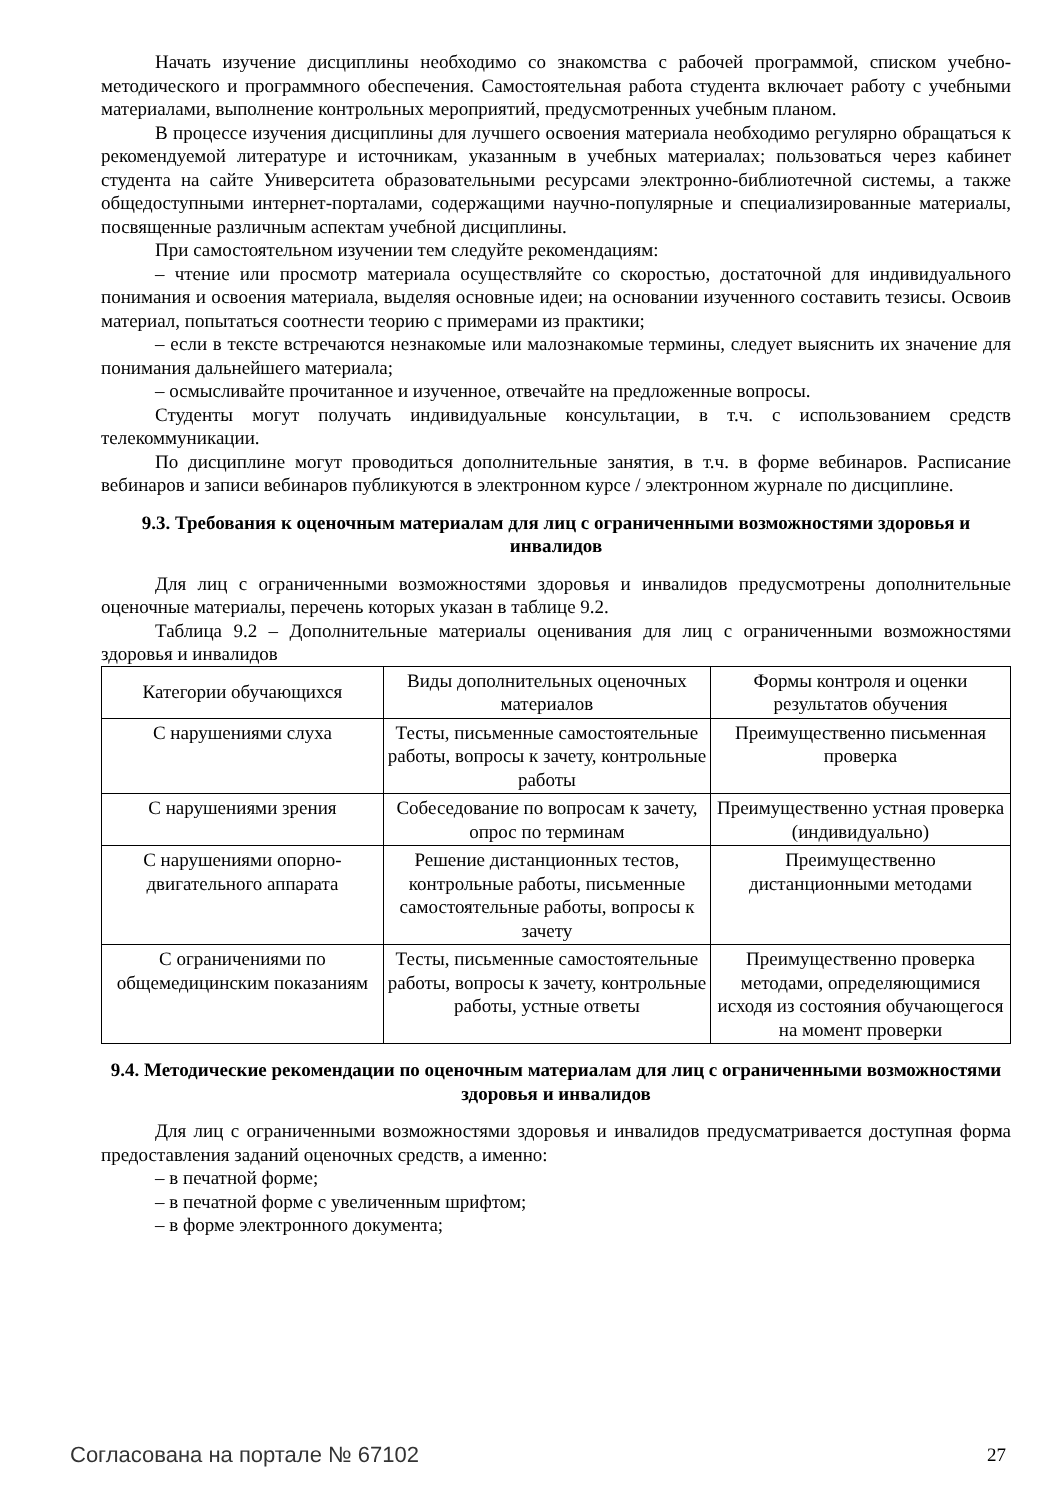Начать изучение дисциплины необходимо со знакомства с рабочей программой, списком учебно-методического и программного обеспечения. Самостоятельная работа студента включает работу с учебными материалами, выполнение контрольных мероприятий, предусмотренных учебным планом.
В процессе изучения дисциплины для лучшего освоения материала необходимо регулярно обращаться к рекомендуемой литературе и источникам, указанным в учебных материалах; пользоваться через кабинет студента на сайте Университета образовательными ресурсами электронно-библиотечной системы, а также общедоступными интернет-порталами, содержащими научно-популярные и специализированные материалы, посвященные различным аспектам учебной дисциплины.
При самостоятельном изучении тем следуйте рекомендациям:
– чтение или просмотр материала осуществляйте со скоростью, достаточной для индивидуального понимания и освоения материала, выделяя основные идеи; на основании изученного составить тезисы. Освоив материал, попытаться соотнести теорию с примерами из практики;
– если в тексте встречаются незнакомые или малознакомые термины, следует выяснить их значение для понимания дальнейшего материала;
– осмысливайте прочитанное и изученное, отвечайте на предложенные вопросы.
Студенты могут получать индивидуальные консультации, в т.ч. с использованием средств телекоммуникации.
По дисциплине могут проводиться дополнительные занятия, в т.ч. в форме вебинаров. Расписание вебинаров и записи вебинаров публикуются в электронном курсе / электронном журнале по дисциплине.
9.3. Требования к оценочным материалам для лиц с ограниченными возможностями здоровья и инвалидов
Для лиц с ограниченными возможностями здоровья и инвалидов предусмотрены дополнительные оценочные материалы, перечень которых указан в таблице 9.2.
Таблица 9.2 – Дополнительные материалы оценивания для лиц с ограниченными возможностями здоровья и инвалидов
| Категории обучающихся | Виды дополнительных оценочных материалов | Формы контроля и оценки результатов обучения |
| --- | --- | --- |
| С нарушениями слуха | Тесты, письменные самостоятельные работы, вопросы к зачету, контрольные работы | Преимущественно письменная проверка |
| С нарушениями зрения | Собеседование по вопросам к зачету, опрос по терминам | Преимущественно устная проверка (индивидуально) |
| С нарушениями опорно-двигательного аппарата | Решение дистанционных тестов, контрольные работы, письменные самостоятельные работы, вопросы к зачету | Преимущественно дистанционными методами |
| С ограничениями по общемедицинским показаниям | Тесты, письменные самостоятельные работы, вопросы к зачету, контрольные работы, устные ответы | Преимущественно проверка методами, определяющимися исходя из состояния обучающегося на момент проверки |
9.4. Методические рекомендации по оценочным материалам для лиц с ограниченными возможностями здоровья и инвалидов
Для лиц с ограниченными возможностями здоровья и инвалидов предусматривается доступная форма предоставления заданий оценочных средств, а именно:
– в печатной форме;
– в печатной форме с увеличенным шрифтом;
– в форме электронного документа;
Согласована на портале № 67102 27